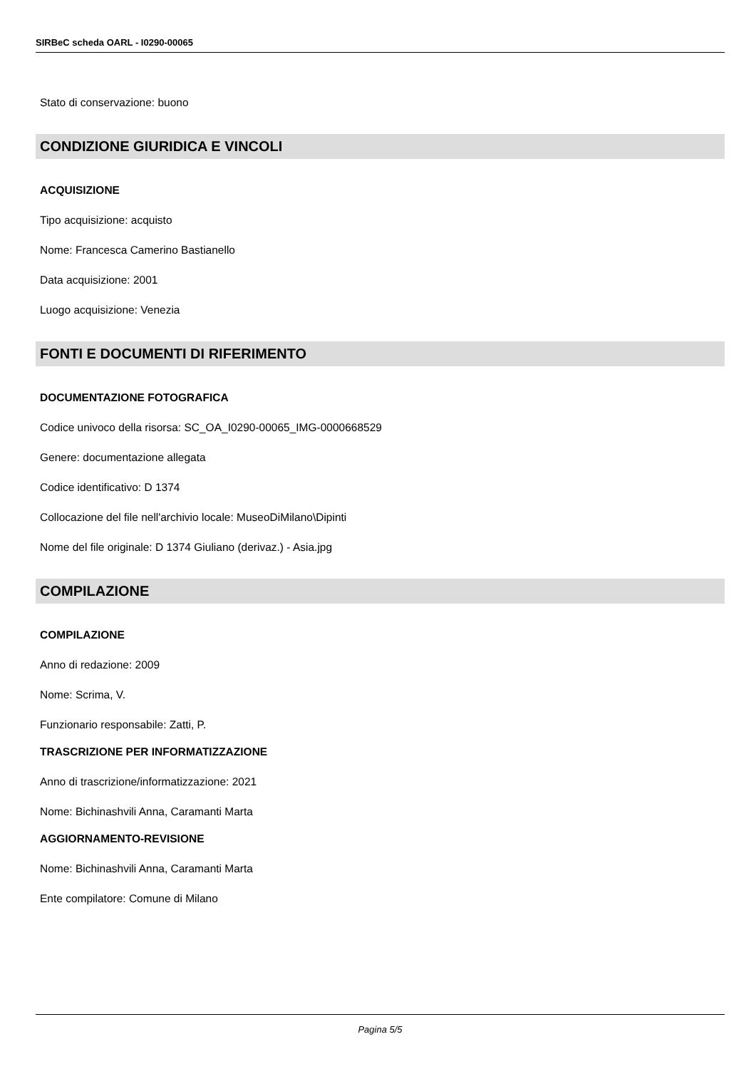SIRBeC scheda OARL - I0290-00065
Stato di conservazione: buono
CONDIZIONE GIURIDICA E VINCOLI
ACQUISIZIONE
Tipo acquisizione: acquisto
Nome: Francesca Camerino Bastianello
Data acquisizione: 2001
Luogo acquisizione: Venezia
FONTI E DOCUMENTI DI RIFERIMENTO
DOCUMENTAZIONE FOTOGRAFICA
Codice univoco della risorsa: SC_OA_I0290-00065_IMG-0000668529
Genere: documentazione allegata
Codice identificativo: D 1374
Collocazione del file nell'archivio locale: MuseoDiMilano\Dipinti
Nome del file originale: D 1374 Giuliano (derivaz.) - Asia.jpg
COMPILAZIONE
COMPILAZIONE
Anno di redazione: 2009
Nome: Scrima, V.
Funzionario responsabile: Zatti, P.
TRASCRIZIONE PER INFORMATIZZAZIONE
Anno di trascrizione/informatizzazione: 2021
Nome: Bichinashvili Anna, Caramanti Marta
AGGIORNAMENTO-REVISIONE
Nome: Bichinashvili Anna, Caramanti Marta
Ente compilatore: Comune di Milano
Pagina 5/5